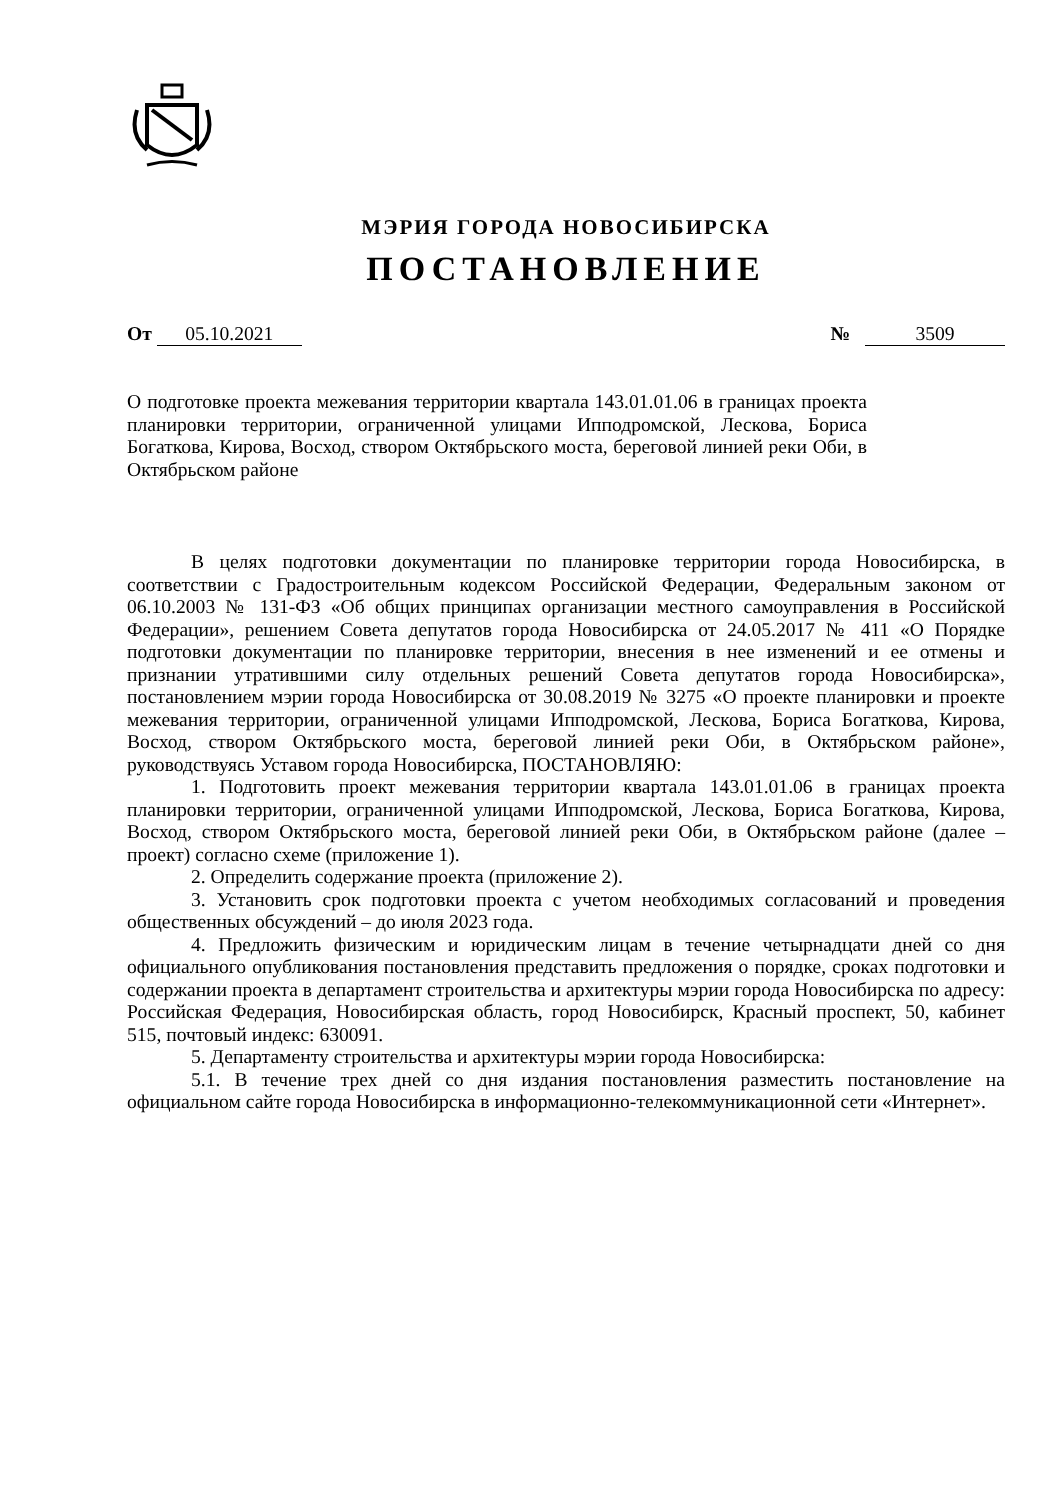МЭРИЯ ГОРОДА НОВОСИБИРСКА
ПОСТАНОВЛЕНИЕ
От 05.10.2021 № 3509
О подготовке проекта межевания территории квартала 143.01.01.06 в границах проекта планировки территории, ограниченной улицами Ипподромской, Лескова, Бориса Богаткова, Кирова, Восход, створом Октябрьского моста, береговой линией реки Оби, в Октябрьском районе
В целях подготовки документации по планировке территории города Новосибирска, в соответствии с Градостроительным кодексом Российской Федерации, Федеральным законом от 06.10.2003 № 131-ФЗ «Об общих принципах организации местного самоуправления в Российской Федерации», решением Совета депутатов города Новосибирска от 24.05.2017 № 411 «О Порядке подготовки документации по планировке территории, внесения в нее изменений и ее отмены и признании утратившими силу отдельных решений Совета депутатов города Новосибирска», постановлением мэрии города Новосибирска от 30.08.2019 № 3275 «О проекте планировки и проекте межевания территории, ограниченной улицами Ипподромской, Лескова, Бориса Богаткова, Кирова, Восход, створом Октябрьского моста, береговой линией реки Оби, в Октябрьском районе», руководствуясь Уставом города Новосибирска, ПОСТАНОВЛЯЮ:
1. Подготовить проект межевания территории квартала 143.01.01.06 в границах проекта планировки территории, ограниченной улицами Ипподромской, Лескова, Бориса Богаткова, Кирова, Восход, створом Октябрьского моста, береговой линией реки Оби, в Октябрьском районе (далее – проект) согласно схеме (приложение 1).
2. Определить содержание проекта (приложение 2).
3. Установить срок подготовки проекта с учетом необходимых согласований и проведения общественных обсуждений – до июля 2023 года.
4. Предложить физическим и юридическим лицам в течение четырнадцати дней со дня официального опубликования постановления представить предложения о порядке, сроках подготовки и содержании проекта в департамент строительства и архитектуры мэрии города Новосибирска по адресу: Российская Федерация, Новосибирская область, город Новосибирск, Красный проспект, 50, кабинет 515, почтовый индекс: 630091.
5. Департаменту строительства и архитектуры мэрии города Новосибирска:
5.1. В течение трех дней со дня издания постановления разместить постановление на официальном сайте города Новосибирска в информационно-телекоммуникационной сети «Интернет».